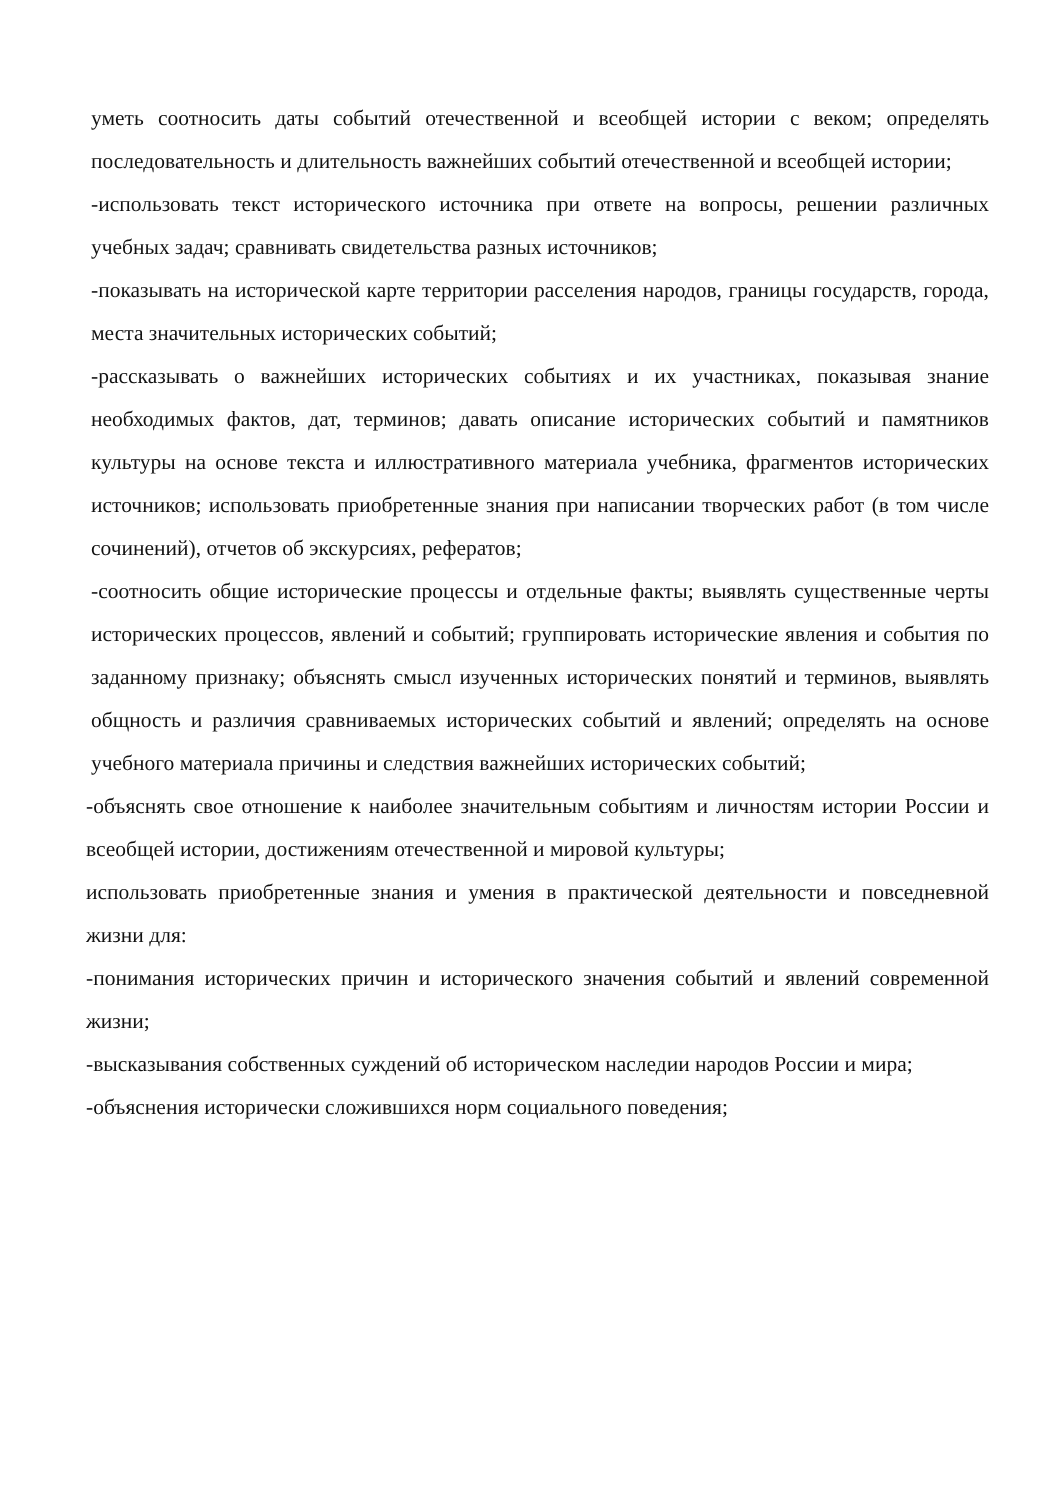уметь соотносить даты событий отечественной и всеобщей истории с веком; определять последовательность и длительность важнейших событий отечественной и всеобщей истории;
-использовать текст исторического источника при ответе на вопросы, решении различных учебных задач; сравнивать свидетельства разных источников;
-показывать на исторической карте территории расселения народов, границы государств, города, места значительных исторических событий;
-рассказывать о важнейших исторических событиях и их участниках, показывая знание необходимых фактов, дат, терминов; давать описание исторических событий и памятников культуры на основе текста и иллюстративного материала учебника, фрагментов исторических источников; использовать приобретенные знания при написании творческих работ (в том числе сочинений), отчетов об экскурсиях, рефератов;
-соотносить общие исторические процессы и отдельные факты; выявлять существенные черты исторических процессов, явлений и событий; группировать исторические явления и события по заданному признаку; объяснять смысл изученных исторических понятий и терминов, выявлять общность и различия сравниваемых исторических событий и явлений; определять на основе учебного материала причины и следствия важнейших исторических событий;
-объяснять свое отношение к наиболее значительным событиям и личностям истории России и всеобщей истории, достижениям отечественной и мировой культуры;
использовать приобретенные знания и умения в практической деятельности и повседневной жизни для:
-понимания исторических причин и исторического значения событий и явлений современной жизни;
-высказывания собственных суждений об историческом наследии народов России и мира;
-объяснения исторически сложившихся норм социального поведения;